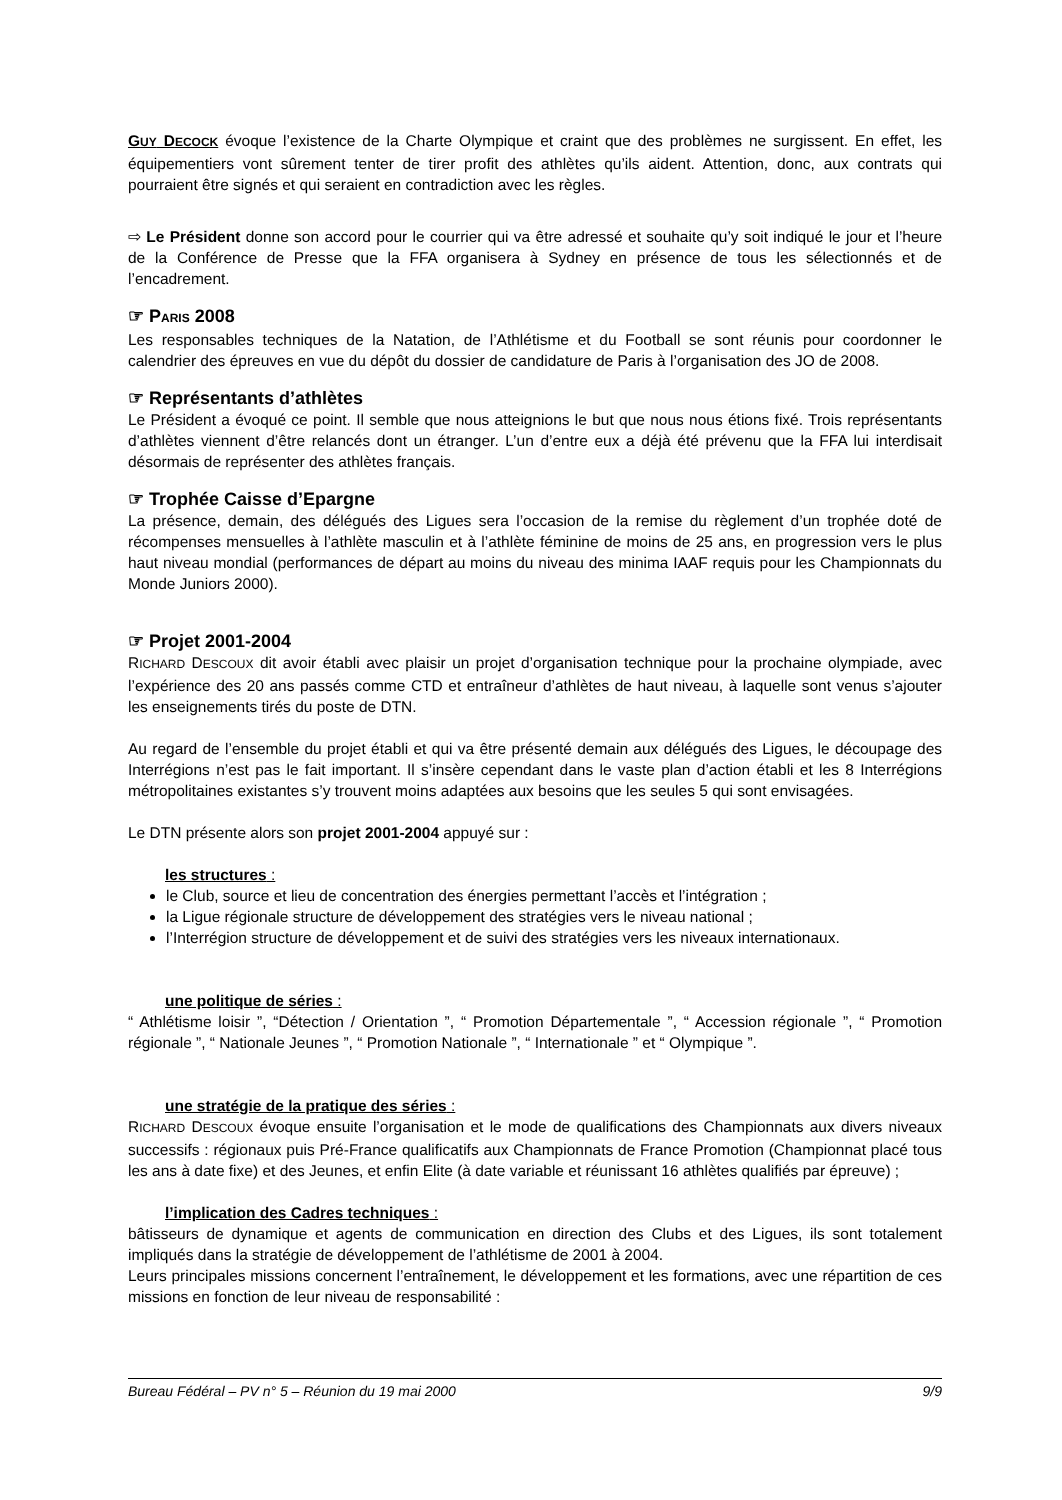GUY DECOCK évoque l’existence de la Charte Olympique et craint que des problèmes ne surgissent. En effet, les équipementiers vont sûrement tenter de tirer profit des athlètes qu’ils aident. Attention, donc, aux contrats qui pourraient être signés et qui seraient en contradiction avec les règles.
⇨ Le Président donne son accord pour le courrier qui va être adressé et souhaite qu’y soit indiqué le jour et l’heure de la Conférence de Presse que la FFA organisera à Sydney en présence de tous les sélectionnés et de l’encadrement.
☞ PARIS 2008
Les responsables techniques de la Natation, de l’Athlétisme et du Football se sont réunis pour coordonner le calendrier des épreuves en vue du dépôt du dossier de candidature de Paris à l’organisation des JO de 2008.
☞ Représentants d’athlètes
Le Président a évoqué ce point. Il semble que nous atteignions le but que nous nous étions fixé. Trois représentants d’athlètes viennent d’être relancés dont un étranger. L’un d’entre eux a déjà été prévenu que la FFA lui interdisait désormais de représenter des athlètes français.
☞ Trophée Caisse d’Epargne
La présence, demain, des délégués des Ligues sera l’occasion de la remise du règlement d’un trophée doté de récompenses mensuelles à l’athlète masculin et à l’athlète féminine de moins de 25 ans, en progression vers le plus haut niveau mondial (performances de départ au moins du niveau des minima IAAF requis pour les Championnats du Monde Juniors 2000).
☞ Projet 2001-2004
RICHARD DESCOUX dit avoir établi avec plaisir un projet d’organisation technique pour la prochaine olympiade, avec l’expérience des 20 ans passés comme CTD et entraîneur d’athlètes de haut niveau, à laquelle sont venus s’ajouter les enseignements tirés du poste de DTN.
Au regard de l’ensemble du projet établi et qui va être présenté demain aux délégués des Ligues, le découpage des Interrégions n’est pas le fait important. Il s’insère cependant dans le vaste plan d’action établi et les 8 Interrégions métropolitaines existantes s’y trouvent moins adaptées aux besoins que les seules 5 qui sont envisagées.
Le DTN présente alors son projet 2001-2004 appuyé sur :
les structures :
le Club, source et lieu de concentration des énergies permettant l’accès et l’intégration ;
la Ligue régionale structure de développement des stratégies vers le niveau national ;
l’Interrégion structure de développement et de suivi des stratégies vers les niveaux internationaux.
une politique de séries :
“ Athlétisme loisir ”, “Détection / Orientation ”, “ Promotion Départementale ”, “ Accession régionale ”, “ Promotion régionale ”, “ Nationale Jeunes ”, “ Promotion Nationale ”, “ Internationale ” et “ Olympique ”.
une stratégie de la pratique des séries :
RICHARD DESCOUX évoque ensuite l’organisation et le mode de qualifications des Championnats aux divers niveaux successifs : régionaux puis Pré-France qualificatifs aux Championnats de France Promotion (Championnat placé tous les ans à date fixe) et des Jeunes, et enfin Elite (à date variable et réunissant 16 athlètes qualifiés par épreuve) ;
l’implication des Cadres techniques :
bâtisseurs de dynamique et agents de communication en direction des Clubs et des Ligues, ils sont totalement impliqués dans la stratégie de développement de l’athlétisme de 2001 à 2004.
Leurs principales missions concernent l’entraînement, le développement et les formations, avec une répartition de ces missions en fonction de leur niveau de responsabilité :
Bureau Fédéral – PV n° 5 – Réunion du 19 mai 2000 9/9